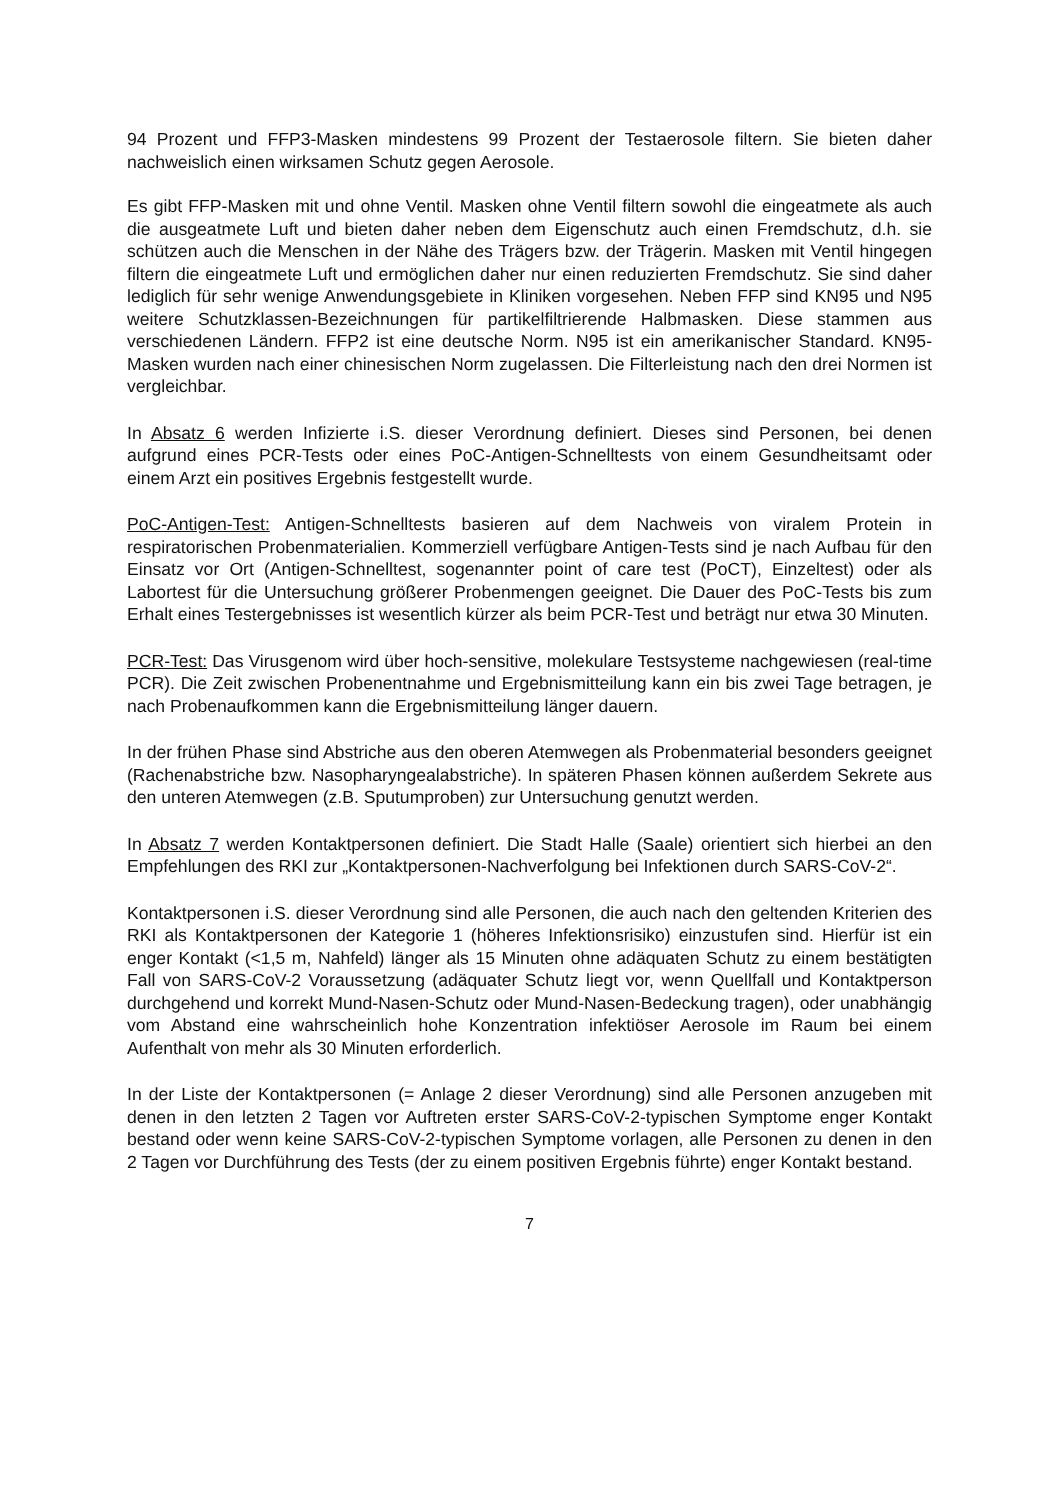94 Prozent und FFP3-Masken mindestens 99 Prozent der Testaerosole filtern. Sie bieten daher nachweislich einen wirksamen Schutz gegen Aerosole.
Es gibt FFP-Masken mit und ohne Ventil. Masken ohne Ventil filtern sowohl die eingeatmete als auch die ausgeatmete Luft und bieten daher neben dem Eigenschutz auch einen Fremdschutz, d.h. sie schützen auch die Menschen in der Nähe des Trägers bzw. der Trägerin. Masken mit Ventil hingegen filtern die eingeatmete Luft und ermöglichen daher nur einen reduzierten Fremdschutz. Sie sind daher lediglich für sehr wenige Anwendungsgebiete in Kliniken vorgesehen. Neben FFP sind KN95 und N95 weitere Schutzklassen-Bezeichnungen für partikelfiltrierende Halbmasken. Diese stammen aus verschiedenen Ländern. FFP2 ist eine deutsche Norm. N95 ist ein amerikanischer Standard. KN95-Masken wurden nach einer chinesischen Norm zugelassen. Die Filterleistung nach den drei Normen ist vergleichbar.
In Absatz 6 werden Infizierte i.S. dieser Verordnung definiert. Dieses sind Personen, bei denen aufgrund eines PCR-Tests oder eines PoC-Antigen-Schnelltests von einem Gesundheitsamt oder einem Arzt ein positives Ergebnis festgestellt wurde.
PoC-Antigen-Test: Antigen-Schnelltests basieren auf dem Nachweis von viralem Protein in respiratorischen Probenmaterialien. Kommerziell verfügbare Antigen-Tests sind je nach Aufbau für den Einsatz vor Ort (Antigen-Schnelltest, sogenannter point of care test (PoCT), Einzeltest) oder als Labortest für die Untersuchung größerer Probenmengen geeignet. Die Dauer des PoC-Tests bis zum Erhalt eines Testergebnisses ist wesentlich kürzer als beim PCR-Test und beträgt nur etwa 30 Minuten.
PCR-Test: Das Virusgenom wird über hoch-sensitive, molekulare Testsysteme nachgewiesen (real-time PCR). Die Zeit zwischen Probenentnahme und Ergebnismitteilung kann ein bis zwei Tage betragen, je nach Probenaufkommen kann die Ergebnismitteilung länger dauern.
In der frühen Phase sind Abstriche aus den oberen Atemwegen als Probenmaterial besonders geeignet (Rachenabstriche bzw. Nasopharyngealabstriche). In späteren Phasen können außerdem Sekrete aus den unteren Atemwegen (z.B. Sputumproben) zur Untersuchung genutzt werden.
In Absatz 7 werden Kontaktpersonen definiert. Die Stadt Halle (Saale) orientiert sich hierbei an den Empfehlungen des RKI zur „Kontaktpersonen-Nachverfolgung bei Infektionen durch SARS-CoV-2“.
Kontaktpersonen i.S. dieser Verordnung sind alle Personen, die auch nach den geltenden Kriterien des RKI als Kontaktpersonen der Kategorie 1 (höheres Infektionsrisiko) einzustufen sind. Hierfür ist ein enger Kontakt (<1,5 m, Nahfeld) länger als 15 Minuten ohne adäquaten Schutz zu einem bestätigten Fall von SARS-CoV-2 Voraussetzung (adäquater Schutz liegt vor, wenn Quellfall und Kontaktperson durchgehend und korrekt Mund-Nasen-Schutz oder Mund-Nasen-Bedeckung tragen), oder unabhängig vom Abstand eine wahrscheinlich hohe Konzentration infektiöser Aerosole im Raum bei einem Aufenthalt von mehr als 30 Minuten erforderlich.
In der Liste der Kontaktpersonen (= Anlage 2 dieser Verordnung) sind alle Personen anzugeben mit denen in den letzten 2 Tagen vor Auftreten erster SARS-CoV-2-typischen Symptome enger Kontakt bestand oder wenn keine SARS-CoV-2-typischen Symptome vorlagen, alle Personen zu denen in den 2 Tagen vor Durchführung des Tests (der zu einem positiven Ergebnis führte) enger Kontakt bestand.
7